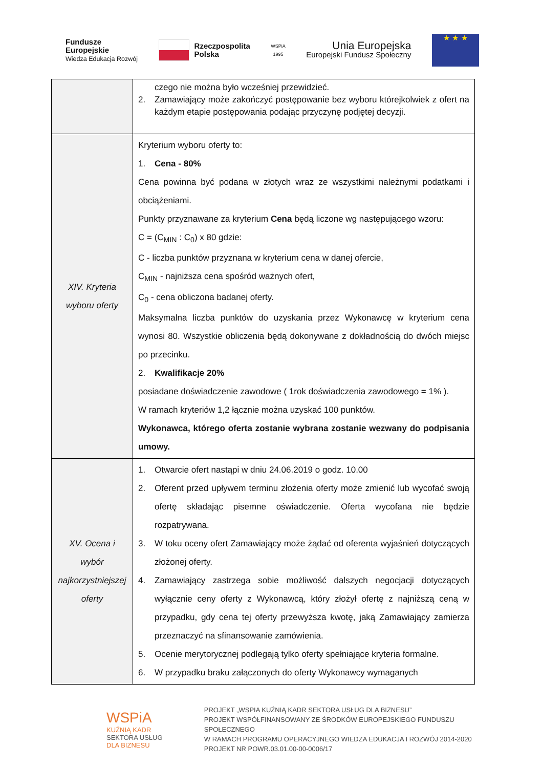Fundusze
Europejskie
Wiedza Edukacja Rozwój
Rzeczpospolita
Polska
WSPiA
1995
Unia Europejska
Europejski Fundusz Społeczny
★ ★ ★
| | czego nie można było wcześniej przewidzieć. 2. Zamawiający może zakończyć postępowanie bez wyboru którejkolwiek z ofert na każdym etapie postępowania podając przyczynę podjętej decyzji. |
| XIV. Kryteria wyboru oferty | Kryterium wyboru oferty to: 1. Cena - 80% Cena powinna być podana w złotych wraz ze wszystkimi należnymi podatkami i obciążeniami. Punkty przyznawane za kryterium Cena będą liczone wg następującego wzoru: C = (C<sub>MIN</sub> : C<sub>0</sub>) x 80 gdzie: C - liczba punktów przyznana w kryterium cena w danej ofercie, C<sub>MIN</sub> - najniższa cena spośród ważnych ofert, C<sub>0</sub> - cena obliczona badanej oferty. Maksymalna liczba punktów do uzyskania przez Wykonawcę w kryterium cena wynosi 80. Wszystkie obliczenia będą dokonywane z dokładnością do dwóch miejsc po przecinku. 2. Kwalifikacje 20% posiadane doświadczenie zawodowe ( 1rok doświadczenia zawodowego = 1% ). W ramach kryteriów 1,2 łącznie można uzyskać 100 punktów. Wykonawca, którego oferta zostanie wybrana zostanie wezwany do podpisania umowy. |
| XV. Ocena i wybór najkorzystniejszej oferty | 1. Otwarcie ofert nastąpi w dniu 24.06.2019 o godz. 10.00 2. Oferent przed upływem terminu złożenia oferty może zmienić lub wycofać swoją ofertę składając pisemne oświadczenie. Oferta wycofana nie będzie rozpatrywana. 3. W toku oceny ofert Zamawiający może żądać od oferenta wyjaśnień dotyczących złożonej oferty. 4. Zamawiający zastrzega sobie możliwość dalszych negocjacji dotyczących wyłącznie ceny oferty z Wykonawcą, który złożył ofertę z najniższą ceną w przypadku, gdy cena tej oferty przewyższa kwotę, jaką Zamawiający zamierza przeznaczyć na sfinansowanie zamówienia. 5. Ocenie merytorycznej podlegają tylko oferty spełniające kryteria formalne. 6. W przypadku braku załączonych do oferty Wykonawcy wymaganych |
WSPiA
KUŹNIĄ KADR
SEKTORA USŁUG
DLA BIZNESU
PROJEKT „WSPIA KUŹNIĄ KADR SEKTORA USŁUG DLA BIZNESU”
PROJEKT WSPÓŁFINANSOWANY ZE ŚRODKÓW EUROPEJSKIEGO FUNDUSZU SPOŁECZNEGO
W RAMACH PROGRAMU OPERACYJNEGO WIEDZA EDUKACJA I ROZWÓJ 2014-2020
PROJEKT NR POWR.03.01.00-00-0006/17